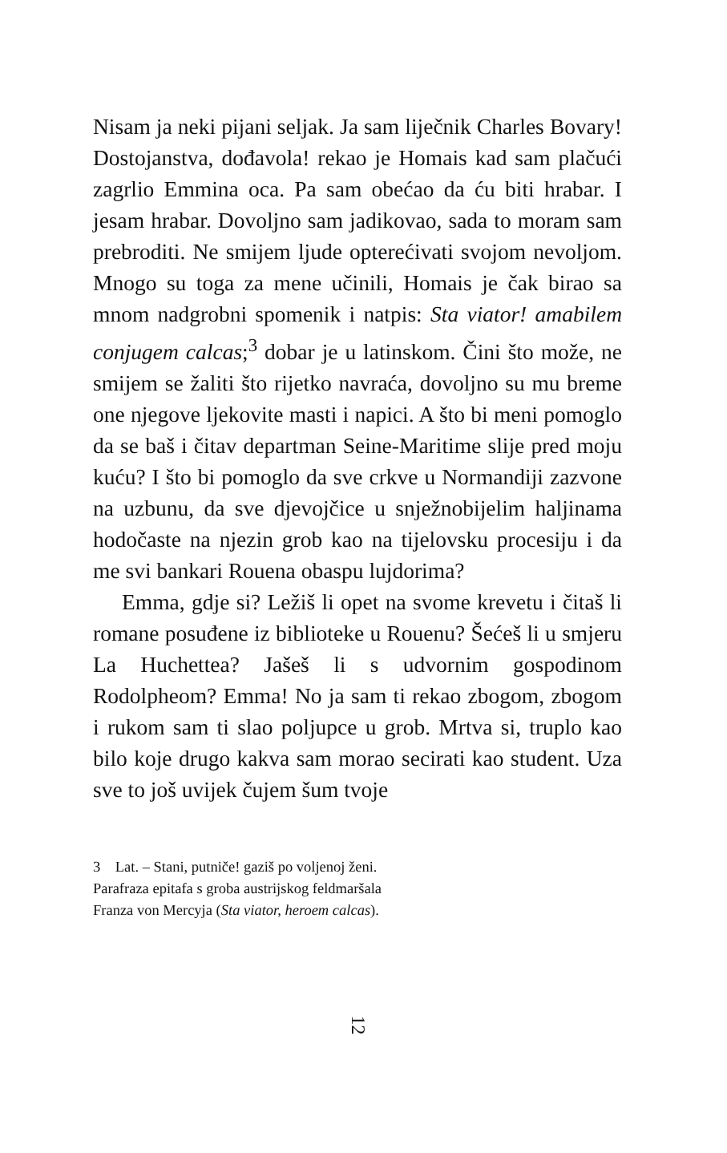Nisam ja neki pijani seljak. Ja sam liječnik Charles Bovary! Dostojanstva, dođavola! rekao je Homais kad sam plačući zagrlio Emmina oca. Pa sam obećao da ću biti hrabar. I jesam hrabar. Dovoljno sam jadikovao, sada to moram sam prebroditi. Ne smijem ljude opterećivati svojom nevoljom. Mnogo su toga za mene učinili, Homais je čak birao sa mnom nadgrobni spomenik i natpis: Sta viator! amabilem conjugem calcas;<sup>3</sup> dobar je u latinskom. Čini što može, ne smijem se žaliti što rijetko navraća, dovoljno su mu breme one njegove ljekovite masti i napici. A što bi meni pomoglo da se baš i čitav departman Seine-Maritime slije pred moju kuću? I što bi pomoglo da sve crkve u Normandiji zazvone na uzbunu, da sve djevojčice u snježnobijelim haljinama hodočaste na njezin grob kao na tijelovsku procesiju i da me svi bankari Rouena obaspu lujdorima?
Emma, gdje si? Ležiš li opet na svome krevetu i čitaš li romane posuđene iz biblioteke u Rouenu? Šećeš li u smjeru La Huchettea? Jašeš li s udvornim gospodinom Rodolpheom? Emma! No ja sam ti rekao zbogom, zbogom i rukom sam ti slao poljupce u grob. Mrtva si, truplo kao bilo koje drugo kakva sam morao secirati kao student. Uza sve to još uvijek čujem šum tvoje
3 Lat. – Stani, putniče! gaziš po voljenoj ženi.
Parafraza epitafa s groba austrijskog feldmaršala
Franza von Mercyja (Sta viator, heroem calcas).
12